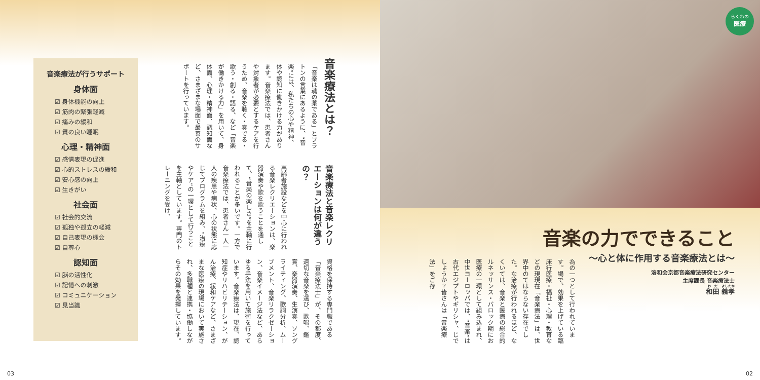音楽療法とは？
「音楽は魂の薬である」とプラトンの言葉にあるように、“音楽”には、私たちの心や精神、体や認知に働きかける力があります。音楽療法では、患者さんや対象者が必要とするケアを行うため、音楽を聴く・奏でる・歌う・創る・語る、など「音楽が働きかける力」を用いて、身体面、心理・精神面、認知面など、さまざまな場面で最善のサポートを行っています。
音楽療法と音楽レクリエーションは何が違うの？
高齢者施設などを中心に行われる音楽レクリエーションは、楽器演奏や歌を歌うことを通して、“音楽の楽しさ”を主軸に行われることが多いです。一方で音楽療法では、患者さん一人一人の疾患や病状、心の状態に応じてプログラムを組み、“治療やケア”の一環として行うことを主軸としています。専門のトレーニングを受け、
資格を保持する専門職である「音楽療法士」が、その都度、適切な音楽を選び、歌唱、鑑賞、楽器演奏、生演奏、ソングライティング、歌詞分析、ムーブメント、音楽リラクゼーション、音楽イメージ法など、あらゆる手法を用いて施術を行っています。音楽療法は、現在、認知症やリハビリテーション、がん治療、緩和ケアなど、さまざまな医療の現場において実施され、多職種と連携・協働しながらその効果を発揮しています。
音楽療法が行うサポート
身体面
☑ 身体機能の向上
☑ 筋肉の緊張軽減
☑ 痛みの緩和
☑ 質の良い睡眠
心理・精神面
☑ 感情表現の促進
☑ 心的ストレスの緩和
☑ 安心感の向上
☑ 生きがい
社会面
☑ 社会的交流
☑ 孤独や孤立の軽減
☑ 自己表現の機会
☑ 自尊心
認知面
☑ 脳の活性化
☑ 記憶への刺激
☑ コミュニケーション
☑ 見当識
03
らくわの
医療
音楽の力でできること
〜心と体に作用する音楽療法とは〜
洛和会京都音楽療法研究センター
主席課長 音楽療法士
和田 義孝
為の一つとして行われています。場で、効果を上げている臨床行医療・福祉・心理・教育などの現現在「音楽療法」は、世界中のてはならない存在でした。な治療が行われるほど、なくいては、音楽と医療の総合的ルネッサンス・バロック期にお医療の一環として組み込まれ、中世ヨーロッパでは、“音楽”は古代エジプトやギリシャ、じでしょうか？皆さんは「音楽療法」をご存
02